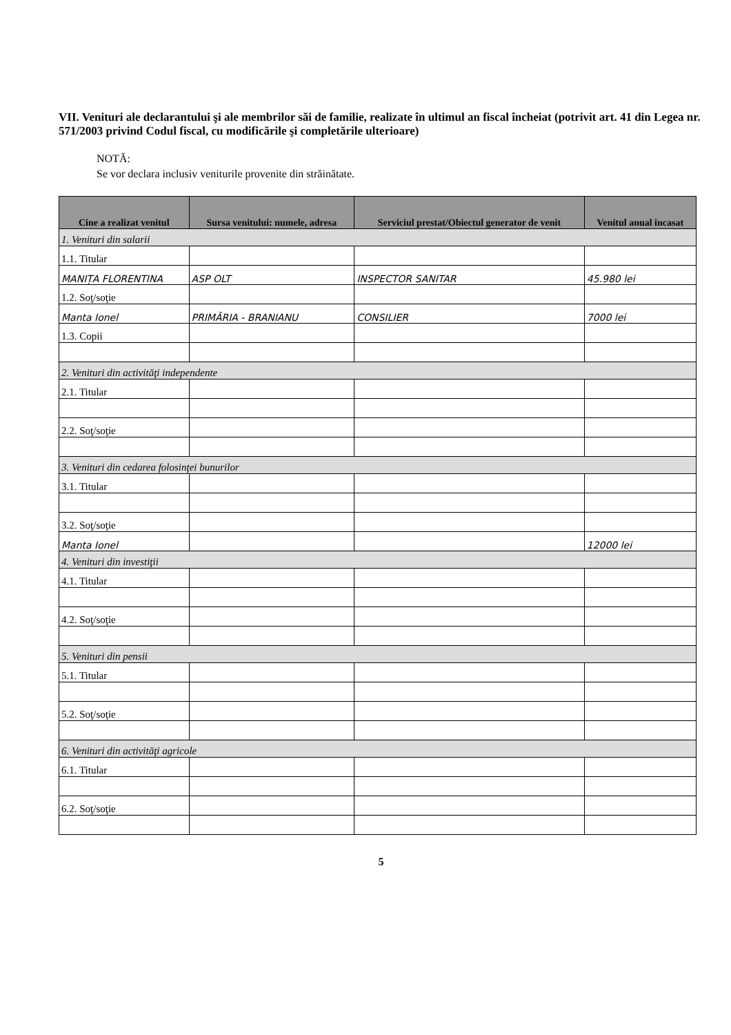VII. Venituri ale declarantului şi ale membrilor săi de familie, realizate în ultimul an fiscal încheiat (potrivit art. 41 din Legea nr. 571/2003 privind Codul fiscal, cu modificările şi completările ulterioare)
NOTĂ:
Se vor declara inclusiv veniturile provenite din străinătate.
| Cine a realizat venitul | Sursa venitului: numele, adresa | Serviciul prestat/Obiectul generator de venit | Venitul anual încasat |
| --- | --- | --- | --- |
| 1. Venituri din salarii | | | |
| 1.1. Titular | | | |
| MANIȚA FLORENTINA | ASP OLT | INSPECTOR SANITAR | 45.980 lei |
| 1.2. Soţ/soţie | | | |
| Manta Ionel | PRIMĂRIA - BRANIANU | CONSILIER | 7000 lei |
| 1.3. Copii | | | |
| 2. Venituri din activităţi independente | | | |
| 2.1. Titular | | | |
| 2.2. Soţ/soţie | | | |
| 3. Venituri din cedarea folosinţei bunurilor | | | |
| 3.1. Titular | | | |
| 3.2. Soţ/soţie | | | |
| Manta Ionel | | | 12000 lei |
| 4. Venituri din investiţii | | | |
| 4.1. Titular | | | |
| 4.2. Soţ/soţie | | | |
| 5. Venituri din pensii | | | |
| 5.1. Titular | | | |
| 5.2. Soţ/soţie | | | |
| 6. Venituri din activităţi agricole | | | |
| 6.1. Titular | | | |
| 6.2. Soţ/soţie | | | |
5